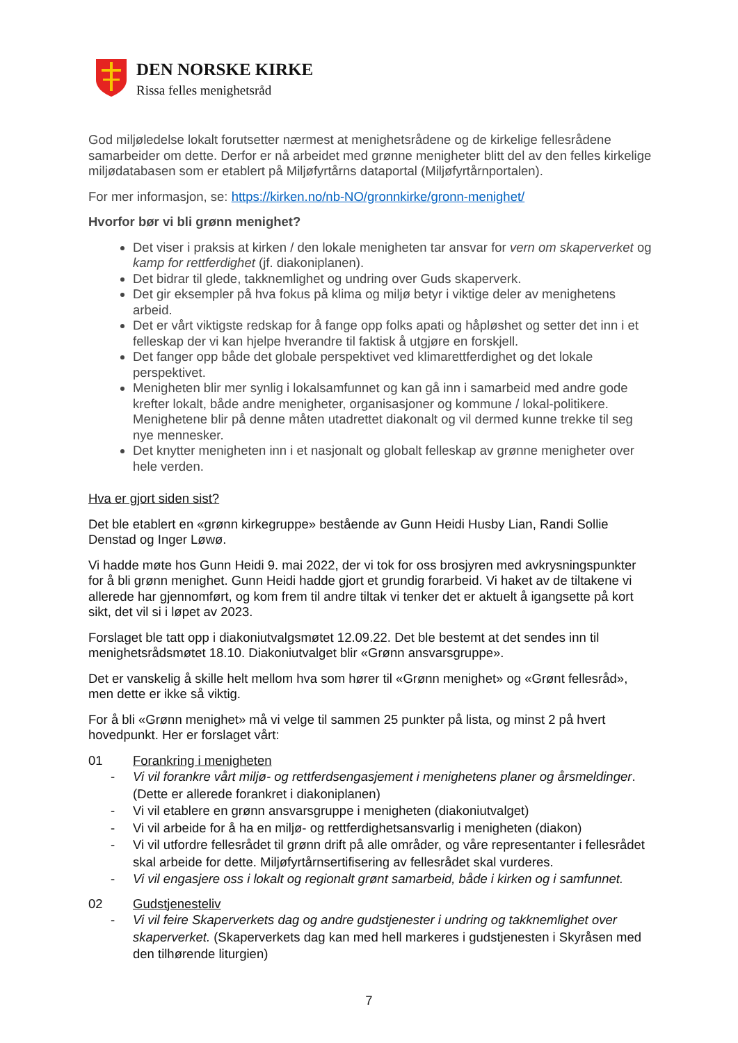DEN NORSKE KIRKE
Rissa felles menighetsråd
God miljøledelse lokalt forutsetter nærmest at menighetsrådene og de kirkelige fellesrådene samarbeider om dette. Derfor er nå arbeidet med grønne menigheter blitt del av den felles kirkelige miljødatabasen som er etablert på Miljøfyrtårns dataportal (Miljøfyrtårnportalen).
For mer informasjon, se: https://kirken.no/nb-NO/gronnkirke/gronn-menighet/
Hvorfor bør vi bli grønn menighet?
Det viser i praksis at kirken / den lokale menigheten tar ansvar for vern om skaperverket og kamp for rettferdighet (jf. diakoniplanen).
Det bidrar til glede, takknemlighet og undring over Guds skaperverk.
Det gir eksempler på hva fokus på klima og miljø betyr i viktige deler av menighetens arbeid.
Det er vårt viktigste redskap for å fange opp folks apati og håpløshet og setter det inn i et felleskap der vi kan hjelpe hverandre til faktisk å utgjøre en forskjell.
Det fanger opp både det globale perspektivet ved klimarettferdighet og det lokale perspektivet.
Menigheten blir mer synlig i lokalsamfunnet og kan gå inn i samarbeid med andre gode krefter lokalt, både andre menigheter, organisasjoner og kommune / lokal-politikere. Menighetene blir på denne måten utadrettet diakonalt og vil dermed kunne trekke til seg nye mennesker.
Det knytter menigheten inn i et nasjonalt og globalt felleskap av grønne menigheter over hele verden.
Hva er gjort siden sist?
Det ble etablert en «grønn kirkegruppe» bestående av Gunn Heidi Husby Lian, Randi Sollie Denstad og Inger Løwø.
Vi hadde møte hos Gunn Heidi 9. mai 2022, der vi tok for oss brosjyren med avkrysningspunkter for å bli grønn menighet. Gunn Heidi hadde gjort et grundig forarbeid. Vi haket av de tiltakene vi allerede har gjennomført, og kom frem til andre tiltak vi tenker det er aktuelt å igangsette på kort sikt, det vil si i løpet av 2023.
Forslaget ble tatt opp i diakoniutvalgsmøtet 12.09.22. Det ble bestemt at det sendes inn til menighetsrådsmøtet 18.10. Diakoniutvalget blir «Grønn ansvarsgruppe».
Det er vanskelig å skille helt mellom hva som hører til «Grønn menighet» og «Grønt fellesråd», men dette er ikke så viktig.
For å bli «Grønn menighet» må vi velge til sammen 25 punkter på lista, og minst 2 på hvert hovedpunkt. Her er forslaget vårt:
01 Forankring i menigheten
- Vi vil forankre vårt miljø- og rettferdsengasjement i menighetens planer og årsmeldinger. (Dette er allerede forankret i diakoniplanen)
- Vi vil etablere en grønn ansvarsgruppe i menigheten (diakoniutvalget)
- Vi vil arbeide for å ha en miljø- og rettferdighetsansvarlig i menigheten (diakon)
- Vi vil utfordre fellesrådet til grønn drift på alle områder, og våre representanter i fellesrådet skal arbeide for dette. Miljøfyrtårnsertifisering av fellesrådet skal vurderes.
- Vi vil engasjere oss i lokalt og regionalt grønt samarbeid, både i kirken og i samfunnet.
02 Gudstjenesteliv
- Vi vil feire Skaperverkets dag og andre gudstjenester i undring og takknemlighet over skaperverket. (Skaperverkets dag kan med hell markeres i gudstjenesten i Skyråsen med den tilhørende liturgien)
7